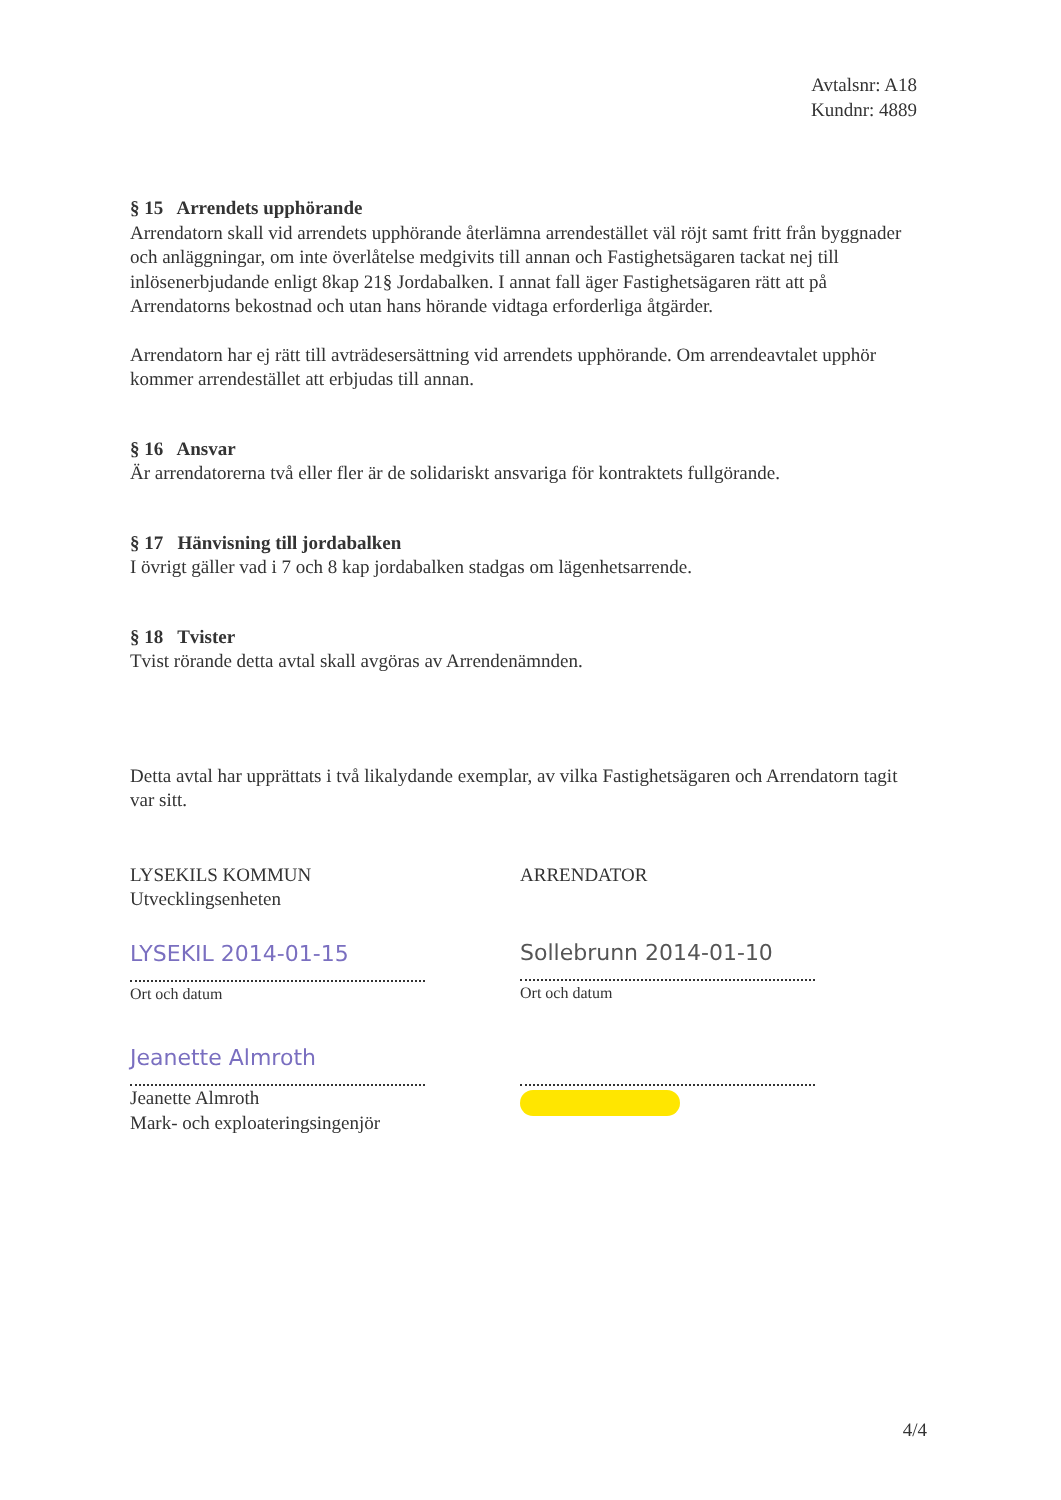Avtalsnr: A18
Kundnr: 4889
§ 15 Arrendets upphörande
Arrendatorn skall vid arrendets upphörande återlämna arrendestället väl röjt samt fritt från byggnader och anläggningar, om inte överlåtelse medgivits till annan och Fastighetsägaren tackat nej till inlösenerbjudande enligt 8kap 21§ Jordabalken. I annat fall äger Fastighetsägaren rätt att på Arrendatorns bekostnad och utan hans hörande vidtaga erforderliga åtgärder.
Arrendatorn har ej rätt till avträdesersättning vid arrendets upphörande. Om arrendeavtalet upphör kommer arrendestället att erbjudas till annan.
§ 16 Ansvar
Är arrendatorerna två eller fler är de solidariskt ansvariga för kontraktets fullgörande.
§ 17 Hänvisning till jordabalken
I övrigt gäller vad i 7 och 8 kap jordabalken stadgas om lägenhetsarrende.
§ 18 Tvister
Tvist rörande detta avtal skall avgöras av Arrendenämnden.
Detta avtal har upprättats i två likalydande exemplar, av vilka Fastighetsägaren och Arrendatorn tagit var sitt.
LYSEKILS KOMMUN
Utvecklingsenheten
LYSEKIL 2014-01-15
Ort och datum
Jeanette Almroth
Jeanette Almroth
Mark- och exploateringsingenjör
ARRENDATOR
Sollebrunn 2014-01-10
Ort och datum
4/4